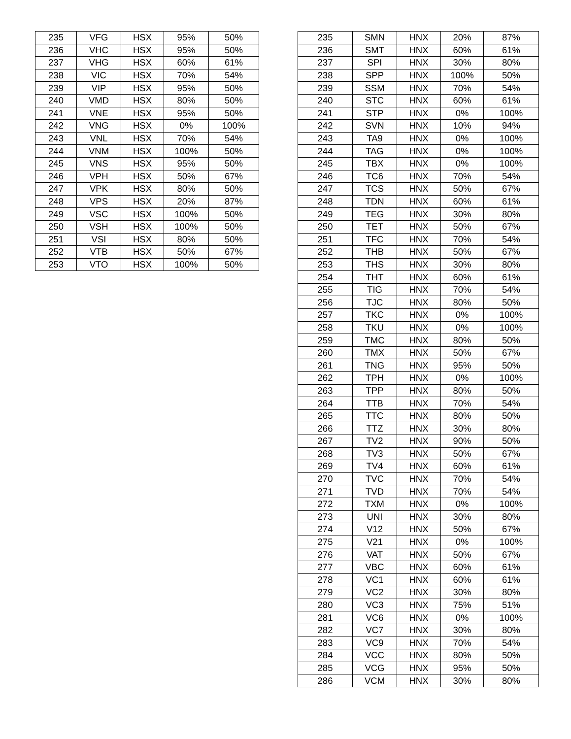| 235 | VFG | HSX | 95% | 50% |
| 236 | VHC | HSX | 95% | 50% |
| 237 | VHG | HSX | 60% | 61% |
| 238 | VIC | HSX | 70% | 54% |
| 239 | VIP | HSX | 95% | 50% |
| 240 | VMD | HSX | 80% | 50% |
| 241 | VNE | HSX | 95% | 50% |
| 242 | VNG | HSX | 0% | 100% |
| 243 | VNL | HSX | 70% | 54% |
| 244 | VNM | HSX | 100% | 50% |
| 245 | VNS | HSX | 95% | 50% |
| 246 | VPH | HSX | 50% | 67% |
| 247 | VPK | HSX | 80% | 50% |
| 248 | VPS | HSX | 20% | 87% |
| 249 | VSC | HSX | 100% | 50% |
| 250 | VSH | HSX | 100% | 50% |
| 251 | VSI | HSX | 80% | 50% |
| 252 | VTB | HSX | 50% | 67% |
| 253 | VTO | HSX | 100% | 50% |
| 235 | SMN | HNX | 20% | 87% |
| 236 | SMT | HNX | 60% | 61% |
| 237 | SPI | HNX | 30% | 80% |
| 238 | SPP | HNX | 100% | 50% |
| 239 | SSM | HNX | 70% | 54% |
| 240 | STC | HNX | 60% | 61% |
| 241 | STP | HNX | 0% | 100% |
| 242 | SVN | HNX | 10% | 94% |
| 243 | TA9 | HNX | 0% | 100% |
| 244 | TAG | HNX | 0% | 100% |
| 245 | TBX | HNX | 0% | 100% |
| 246 | TC6 | HNX | 70% | 54% |
| 247 | TCS | HNX | 50% | 67% |
| 248 | TDN | HNX | 60% | 61% |
| 249 | TEG | HNX | 30% | 80% |
| 250 | TET | HNX | 50% | 67% |
| 251 | TFC | HNX | 70% | 54% |
| 252 | THB | HNX | 50% | 67% |
| 253 | THS | HNX | 30% | 80% |
| 254 | THT | HNX | 60% | 61% |
| 255 | TIG | HNX | 70% | 54% |
| 256 | TJC | HNX | 80% | 50% |
| 257 | TKC | HNX | 0% | 100% |
| 258 | TKU | HNX | 0% | 100% |
| 259 | TMC | HNX | 80% | 50% |
| 260 | TMX | HNX | 50% | 67% |
| 261 | TNG | HNX | 95% | 50% |
| 262 | TPH | HNX | 0% | 100% |
| 263 | TPP | HNX | 80% | 50% |
| 264 | TTB | HNX | 70% | 54% |
| 265 | TTC | HNX | 80% | 50% |
| 266 | TTZ | HNX | 30% | 80% |
| 267 | TV2 | HNX | 90% | 50% |
| 268 | TV3 | HNX | 50% | 67% |
| 269 | TV4 | HNX | 60% | 61% |
| 270 | TVC | HNX | 70% | 54% |
| 271 | TVD | HNX | 70% | 54% |
| 272 | TXM | HNX | 0% | 100% |
| 273 | UNI | HNX | 30% | 80% |
| 274 | V12 | HNX | 50% | 67% |
| 275 | V21 | HNX | 0% | 100% |
| 276 | VAT | HNX | 50% | 67% |
| 277 | VBC | HNX | 60% | 61% |
| 278 | VC1 | HNX | 60% | 61% |
| 279 | VC2 | HNX | 30% | 80% |
| 280 | VC3 | HNX | 75% | 51% |
| 281 | VC6 | HNX | 0% | 100% |
| 282 | VC7 | HNX | 30% | 80% |
| 283 | VC9 | HNX | 70% | 54% |
| 284 | VCC | HNX | 80% | 50% |
| 285 | VCG | HNX | 95% | 50% |
| 286 | VCM | HNX | 30% | 80% |